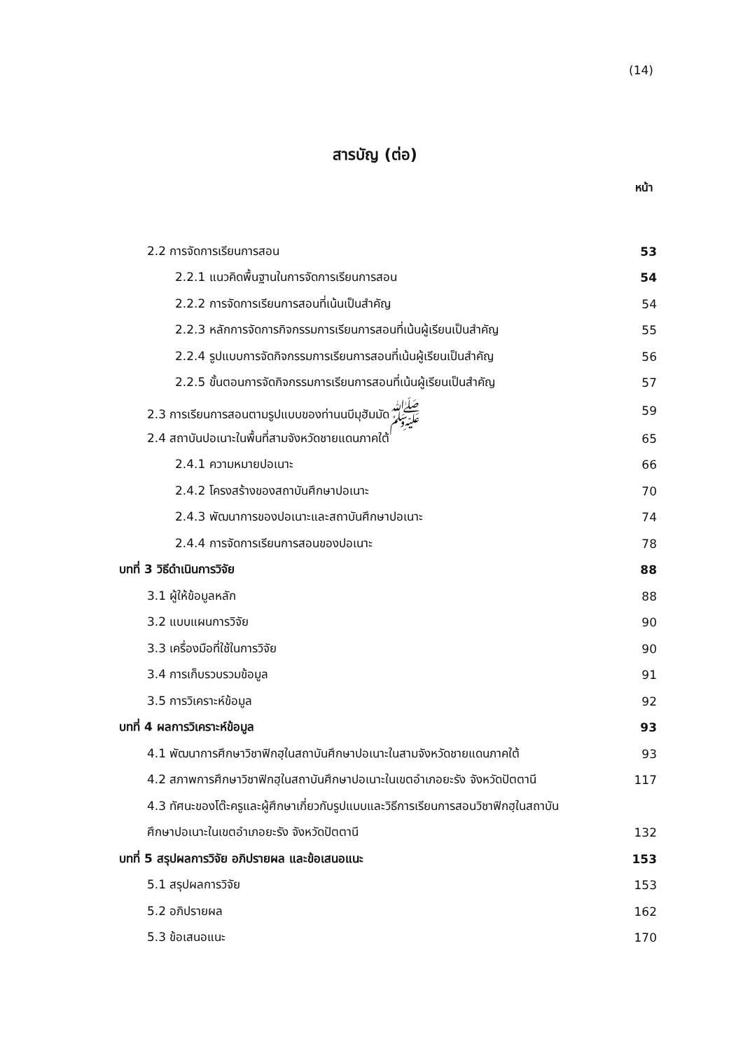(14)
สารบัญ (ต่อ)
หน้า
| 2.2 การจัดการเรียนการสอน | 53 |
| 2.2.1 แนวคิดพื้นฐานในการจัดการเรียนการสอน | 54 |
| 2.2.2 การจัดการเรียนการสอนที่เน้นเป็นสำคัญ | 54 |
| 2.2.3 หลักการจัดการกิจกรรมการเรียนการสอนที่เน้นผู้เรียนเป็นสำคัญ | 55 |
| 2.2.4 รูปแบบการจัดกิจกรรมการเรียนการสอนที่เน้นผู้เรียนเป็นสำคัญ | 56 |
| 2.2.5 ขั้นตอนการจัดกิจกรรมการเรียนการสอนที่เน้นผู้เรียนเป็นสำคัญ | 57 |
| 2.3 การเรียนการสอนตามรูปแบบของท่านนบีมุฮัมมัดﷺ | 59 |
| 2.4 สถาบันปอเนาะในพื้นที่สามจังหวัดชายแดนภาคใต้ | 65 |
| 2.4.1 ความหมายปอเนาะ | 66 |
| 2.4.2 โครงสร้างของสถาบันศึกษาปอเนาะ | 70 |
| 2.4.3 พัฒนาการของปอเนาะและสถาบันศึกษาปอเนาะ | 74 |
| 2.4.4 การจัดการเรียนการสอนของปอเนาะ | 78 |
| บทที่ 3 วิธีดำเนินการวิจัย | 88 |
| 3.1 ผู้ให้ข้อมูลหลัก | 88 |
| 3.2 แบบแผนการวิจัย | 90 |
| 3.3 เครื่องมือที่ใช้ในการวิจัย | 90 |
| 3.4 การเก็บรวบรวมข้อมูล | 91 |
| 3.5 การวิเคราะห์ข้อมูล | 92 |
| บทที่ 4 ผลการวิเคราะห์ข้อมูล | 93 |
| 4.1 พัฒนาการศึกษาวิชาฟิกฮฺในสถาบันศึกษาปอเนาะในสามจังหวัดชายแดนภาคใต้ | 93 |
| 4.2 สภาพการศึกษาวิชาฟิกฮฺในสถาบันศึกษาปอเนาะในเขตอำเภอยะรัง จังหวัดปัตตานี | 117 |
| 4.3 ทัศนะของโต๊ะครูและผู้ศึกษาเกี่ยวกับรูปแบบและวิธีการเรียนการสอนวิชาฟิกฮฺในสถาบัน | |
| ศึกษาปอเนาะในเขตอำเภอยะรัง จังหวัดปัตตานี | 132 |
| บทที่ 5 สรุปผลการวิจัย อภิปรายผล และข้อเสนอแนะ | 153 |
| 5.1 สรุปผลการวิจัย | 153 |
| 5.2 อภิปรายผล | 162 |
| 5.3 ข้อเสนอแนะ | 170 |